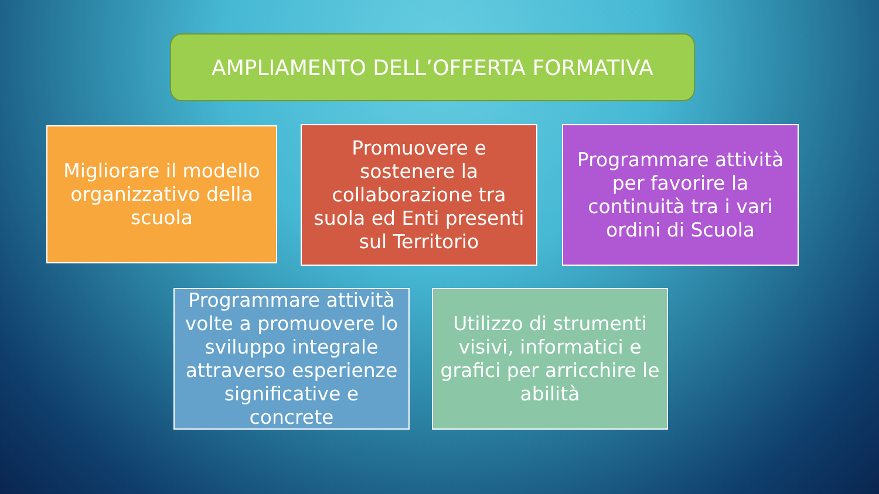AMPLIAMENTO DELL’OFFERTA FORMATIVA
Migliorare il modello organizzativo della scuola
Promuovere e sostenere la collaborazione tra suola ed Enti presenti sul Territorio
Programmare attività per favorire la continuità tra i vari ordini di Scuola
Programmare attività volte a promuovere lo sviluppo integrale attraverso esperienze significative e concrete
Utilizzo di strumenti visivi, informatici e grafici per arricchire le abilità